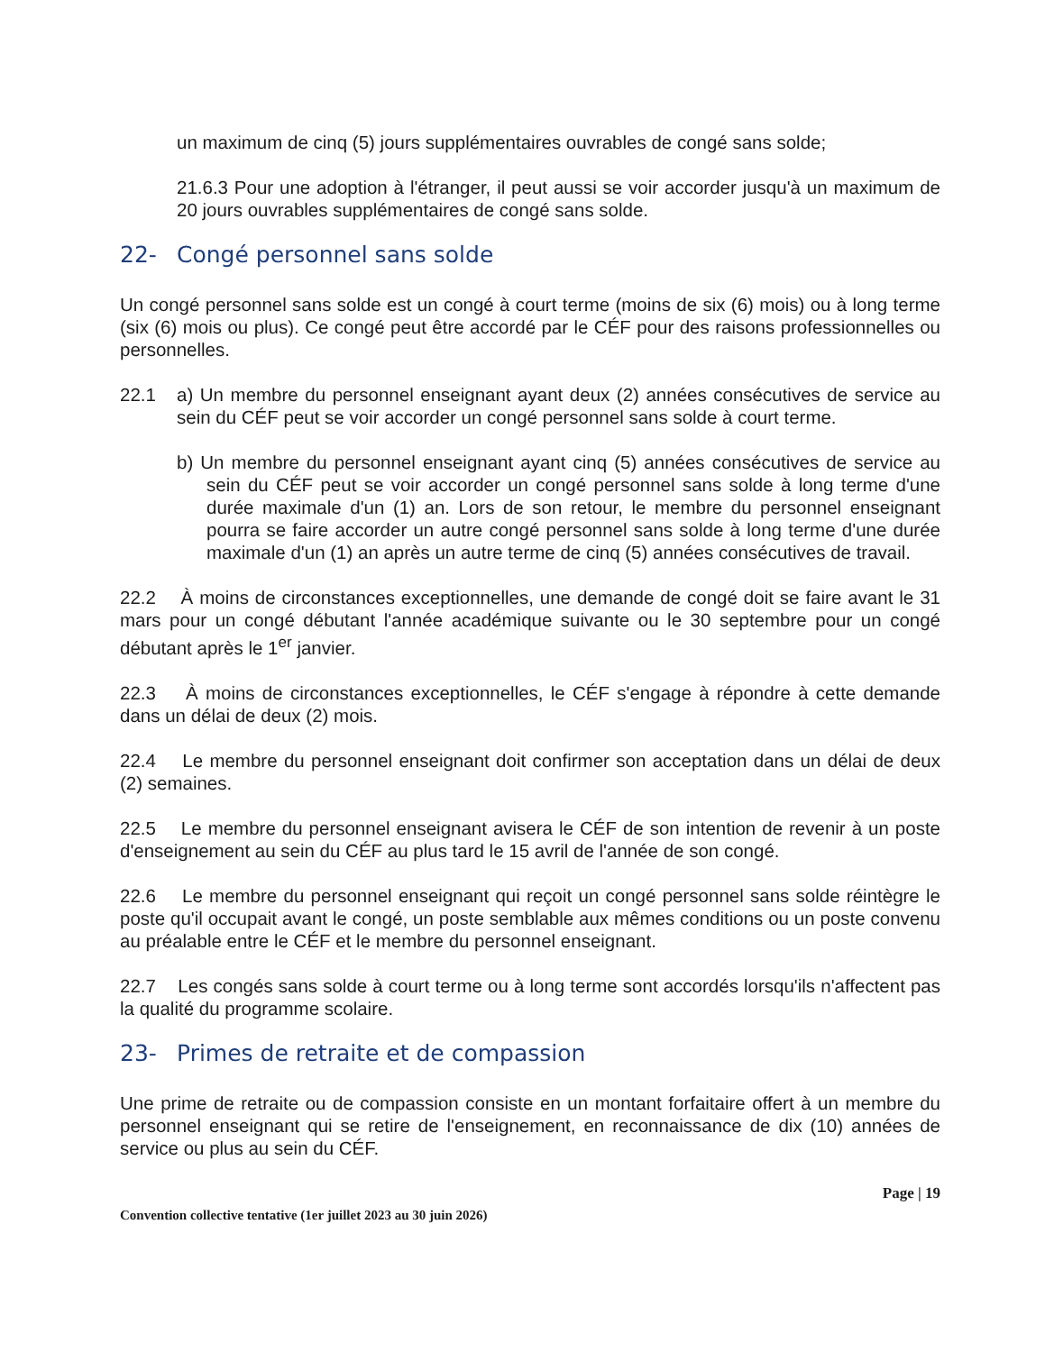un maximum de cinq (5) jours supplémentaires ouvrables de congé sans solde;
21.6.3 Pour une adoption à l'étranger, il peut aussi se voir accorder jusqu'à un maximum de 20 jours ouvrables supplémentaires de congé sans solde.
22- Congé personnel sans solde
Un congé personnel sans solde est un congé à court terme (moins de six (6) mois) ou à long terme (six (6) mois ou plus). Ce congé peut être accordé par le CÉF pour des raisons professionnelles ou personnelles.
22.1 a) Un membre du personnel enseignant ayant deux (2) années consécutives de service au sein du CÉF peut se voir accorder un congé personnel sans solde à court terme.
b) Un membre du personnel enseignant ayant cinq (5) années consécutives de service au sein du CÉF peut se voir accorder un congé personnel sans solde à long terme d'une durée maximale d'un (1) an. Lors de son retour, le membre du personnel enseignant pourra se faire accorder un autre congé personnel sans solde à long terme d'une durée maximale d'un (1) an après un autre terme de cinq (5) années consécutives de travail.
22.2 À moins de circonstances exceptionnelles, une demande de congé doit se faire avant le 31 mars pour un congé débutant l'année académique suivante ou le 30 septembre pour un congé débutant après le 1<sup>er</sup> janvier.
22.3 À moins de circonstances exceptionnelles, le CÉF s'engage à répondre à cette demande dans un délai de deux (2) mois.
22.4 Le membre du personnel enseignant doit confirmer son acceptation dans un délai de deux (2) semaines.
22.5 Le membre du personnel enseignant avisera le CÉF de son intention de revenir à un poste d'enseignement au sein du CÉF au plus tard le 15 avril de l'année de son congé.
22.6 Le membre du personnel enseignant qui reçoit un congé personnel sans solde réintègre le poste qu'il occupait avant le congé, un poste semblable aux mêmes conditions ou un poste convenu au préalable entre le CÉF et le membre du personnel enseignant.
22.7 Les congés sans solde à court terme ou à long terme sont accordés lorsqu'ils n'affectent pas la qualité du programme scolaire.
23- Primes de retraite et de compassion
Une prime de retraite ou de compassion consiste en un montant forfaitaire offert à un membre du personnel enseignant qui se retire de l'enseignement, en reconnaissance de dix (10) années de service ou plus au sein du CÉF.
Page | 19
Convention collective tentative (1er juillet 2023 au 30 juin 2026)